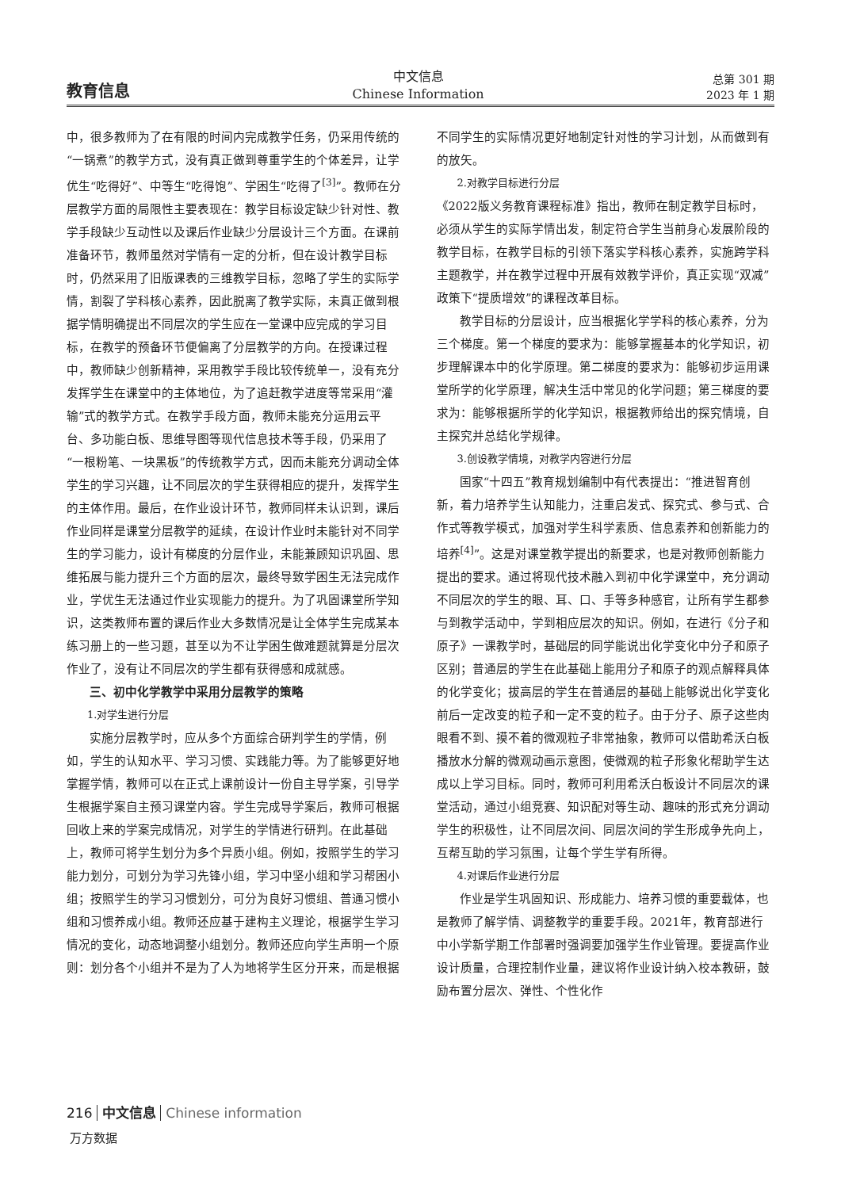教育信息
中文信息
Chinese Information
总第 301 期
2023 年 1 期
中，很多教师为了在有限的时间内完成教学任务，仍采用传统的“一锅煮”的教学方式，没有真正做到尊重学生的个体差异，让学优生“吃得好”、中等生“吃得饱”、学困生“吃得了<sup>[3]</sup>”。教师在分层教学方面的局限性主要表现在：教学目标设定缺少针对性、教学手段缺少互动性以及课后作业缺少分层设计三个方面。在课前准备环节，教师虽然对学情有一定的分析，但在设计教学目标时，仍然采用了旧版课表的三维教学目标，忽略了学生的实际学情，割裂了学科核心素养，因此脱离了教学实际，未真正做到根据学情明确提出不同层次的学生应在一堂课中应完成的学习目标，在教学的预备环节便偏离了分层教学的方向。在授课过程中，教师缺少创新精神，采用教学手段比较传统单一，没有充分发挥学生在课堂中的主体地位，为了追赶教学进度等常采用“灌输”式的教学方式。在教学手段方面，教师未能充分运用云平台、多功能白板、思维导图等现代信息技术等手段，仍采用了“一根粉笔、一块黑板”的传统教学方式，因而未能充分调动全体学生的学习兴趣，让不同层次的学生获得相应的提升，发挥学生的主体作用。最后，在作业设计环节，教师同样未认识到，课后作业同样是课堂分层教学的延续，在设计作业时未能针对不同学生的学习能力，设计有梯度的分层作业，未能兼顾知识巩固、思维拓展与能力提升三个方面的层次，最终导致学困生无法完成作业，学优生无法通过作业实现能力的提升。为了巩固课堂所学知识，这类教师布置的课后作业大多数情况是让全体学生完成某本练习册上的一些习题，甚至以为不让学困生做难题就算是分层次作业了，没有让不同层次的学生都有获得感和成就感。
三、初中化学教学中采用分层教学的策略
1.对学生进行分层
实施分层教学时，应从多个方面综合研判学生的学情，例如，学生的认知水平、学习习惯、实践能力等。为了能够更好地掌握学情，教师可以在正式上课前设计一份自主导学案，引导学生根据学案自主预习课堂内容。学生完成导学案后，教师可根据回收上来的学案完成情况，对学生的学情进行研判。在此基础上，教师可将学生划分为多个异质小组。例如，按照学生的学习能力划分，可划分为学习先锋小组，学习中坚小组和学习帮困小组；按照学生的学习习惯划分，可分为良好习惯组、普通习惯小组和习惯养成小组。教师还应基于建构主义理论，根据学生学习情况的变化，动态地调整小组划分。教师还应向学生声明一个原则：划分各个小组并不是为了人为地将学生区分开来，而是根据不同学生的实际情况更好地制定针对性的学习计划，从而做到有的放矢。
2.对教学目标进行分层
《2022版义务教育课程标准》指出，教师在制定教学目标时，必须从学生的实际学情出发，制定符合学生当前身心发展阶段的教学目标，在教学目标的引领下落实学科核心素养，实施跨学科主题教学，并在教学过程中开展有效教学评价，真正实现“双减”政策下“提质增效”的课程改革目标。
教学目标的分层设计，应当根据化学学科的核心素养，分为三个梯度。第一个梯度的要求为：能够掌握基本的化学知识，初步理解课本中的化学原理。第二梯度的要求为：能够初步运用课堂所学的化学原理，解决生活中常见的化学问题；第三梯度的要求为：能够根据所学的化学知识，根据教师给出的探究情境，自主探究并总结化学规律。
3.创设教学情境，对教学内容进行分层
国家“十四五”教育规划编制中有代表提出：“推进智育创新，着力培养学生认知能力，注重启发式、探究式、参与式、合作式等教学模式，加强对学生科学素质、信息素养和创新能力的培养<sup>[4]</sup>”。这是对课堂教学提出的新要求，也是对教师创新能力提出的要求。通过将现代技术融入到初中化学课堂中，充分调动不同层次的学生的眼、耳、口、手等多种感官，让所有学生都参与到教学活动中，学到相应层次的知识。例如，在进行《分子和原子》一课教学时，基础层的同学能说出化学变化中分子和原子区别；普通层的学生在此基础上能用分子和原子的观点解释具体的化学变化；拔高层的学生在普通层的基础上能够说出化学变化前后一定改变的粒子和一定不变的粒子。由于分子、原子这些肉眼看不到、摸不着的微观粒子非常抽象，教师可以借助希沃白板播放水分解的微观动画示意图，使微观的粒子形象化帮助学生达成以上学习目标。同时，教师可利用希沃白板设计不同层次的课堂活动，通过小组竞赛、知识配对等生动、趣味的形式充分调动学生的积极性，让不同层次间、同层次间的学生形成争先向上，互帮互助的学习氛围，让每个学生学有所得。
4.对课后作业进行分层
作业是学生巩固知识、形成能力、培养习惯的重要载体，也是教师了解学情、调整教学的重要手段。2021年，教育部进行中小学新学期工作部署时强调要加强学生作业管理。要提高作业设计质量，合理控制作业量，建议将作业设计纳入校本教研，鼓励布置分层次、弹性、个性化作
216 中文信息 Chinese information
万方数据